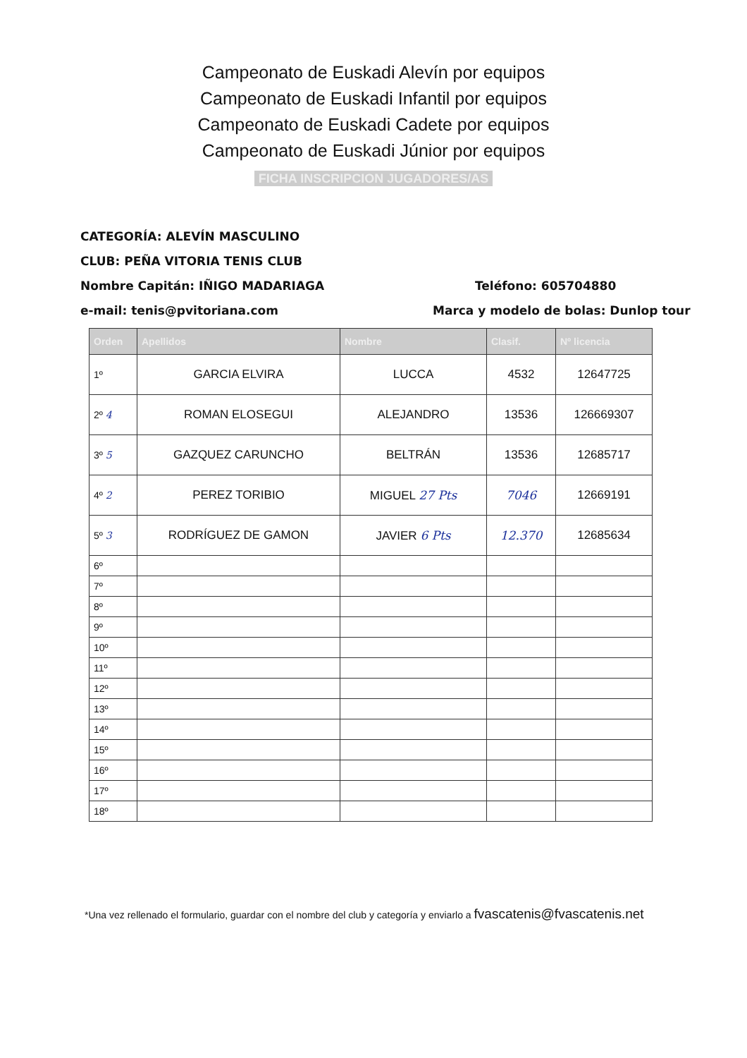Campeonato de Euskadi Alevín por equipos
Campeonato de Euskadi Infantil por equipos
Campeonato de Euskadi Cadete por equipos
Campeonato de Euskadi Júnior por equipos
FICHA INSCRIPCION JUGADORES/AS
CATEGORÍA: ALEVÍN MASCULINO
CLUB: PEÑA VITORIA TENIS CLUB
Nombre Capitán: IÑIGO MADARIAGA Teléfono: 605704880
e-mail: tenis@pvitoriana.com
Marca y modelo de bolas: Dunlop tour
| Orden | Apellidos | Nombre | Clasif. | Nº licencia |
| --- | --- | --- | --- | --- |
| 1º | GARCIA ELVIRA | LUCCA | 4532 | 12647725 |
| 2º 4 | ROMAN ELOSEGUI | ALEJANDRO | 13536 | 126669307 |
| 3º 5 | GAZQUEZ CARUNCHO | BELTRÁN | 13536 | 12685717 |
| 4º 2 | PEREZ TORIBIO | MIGUEL 27 Pts | 7046 | 12669191 |
| 5º 3 | RODRÍGUEZ DE GAMON | JAVIER 6 Pts | 12.370 | 12685634 |
| 6º | | | | |
| 7º | | | | |
| 8º | | | | |
| 9º | | | | |
| 10º | | | | |
| 11º | | | | |
| 12º | | | | |
| 13º | | | | |
| 14º | | | | |
| 15º | | | | |
| 16º | | | | |
| 17º | | | | |
| 18º | | | | |
*Una vez rellenado el formulario, guardar con el nombre del club y categoría y enviarlo a fvascatenis@fvascatenis.net